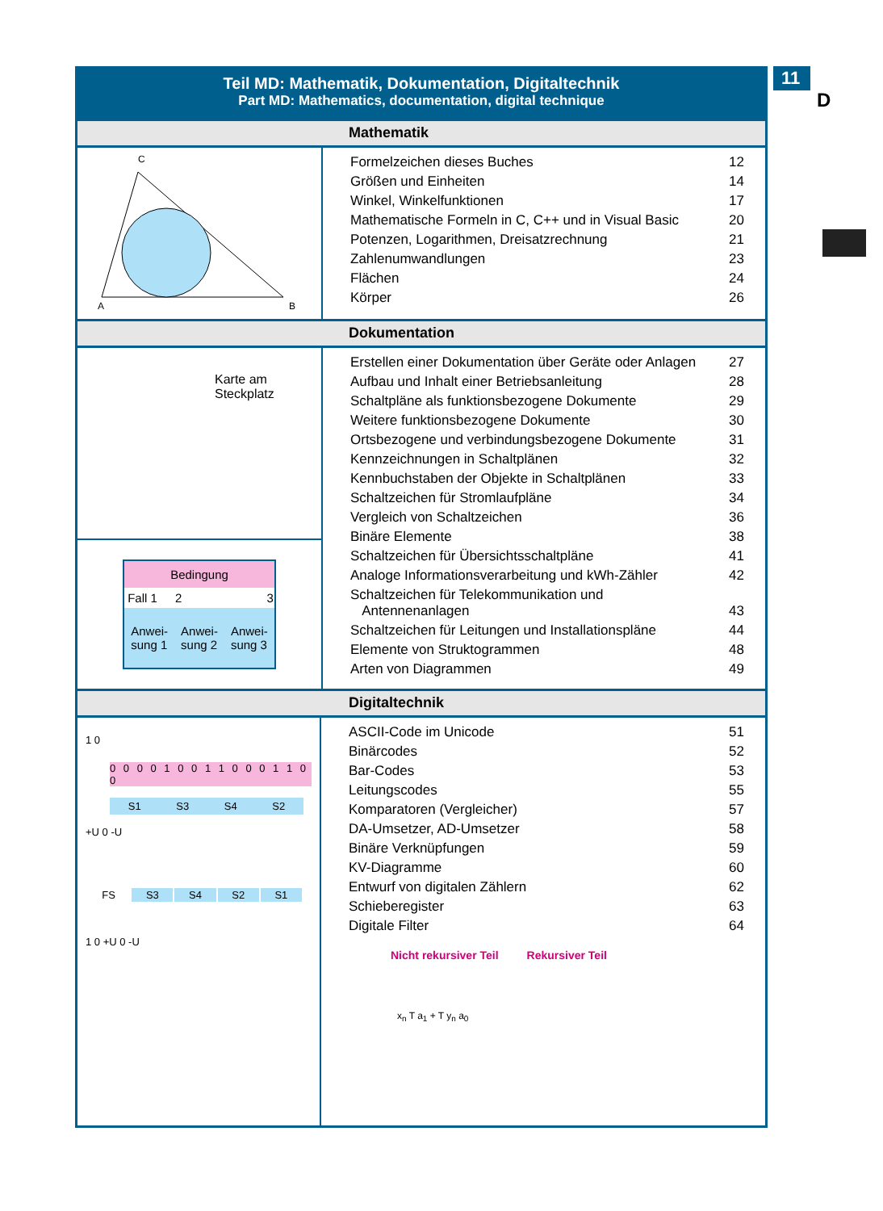11
D
Teil MD: Mathematik, Dokumentation, Digitaltechnik
Part MD: Mathematics, documentation, digital technique
Mathematik
C
A
B
| Formelzeichen dieses Buches | 12 |
| Größen und Einheiten | 14 |
| Winkel, Winkelfunktionen | 17 |
| Mathematische Formeln in C, C++ und in Visual Basic | 20 |
| Potenzen, Logarithmen, Dreisatzrechnung | 21 |
| Zahlenumwandlungen | 23 |
| Flächen | 24 |
| Körper | 26 |
Dokumentation
Karte am
Steckplatz
| Bedingung | | |
| Fall 1 | 2 | 3 |
| Anwei- sung 1 | Anwei- sung 2 | Anwei- sung 3 |
| Erstellen einer Dokumentation über Geräte oder Anlagen | 27 |
| Aufbau und Inhalt einer Betriebsanleitung | 28 |
| Schaltpläne als funktionsbezogene Dokumente | 29 |
| Weitere funktionsbezogene Dokumente | 30 |
| Ortsbezogene und verbindungsbezogene Dokumente | 31 |
| Kennzeichnungen in Schaltplänen | 32 |
| Kennbuchstaben der Objekte in Schaltplänen | 33 |
| Schaltzeichen für Stromlaufpläne | 34 |
| Vergleich von Schaltzeichen | 36 |
| Binäre Elemente | 38 |
| Schaltzeichen für Übersichtsschaltpläne | 41 |
| Analoge Informationsverarbeitung und kWh-Zähler | 42 |
| Schaltzeichen für Telekommunikation und Antennenanlagen | 43 |
| Schaltzeichen für Leitungen und Installationspläne | 44 |
| Elemente von Struktogrammen | 48 |
| Arten von Diagrammen | 49 |
Digitaltechnik
1 0
0 0 0 0 1 0 0 1 1 0 0 0 1 1 0 0
| S1 | S3 | S4 | S2 |
+U 0 -U
| FS | S3 | S4 | S2 | S1 |
1 0 +U 0 -U
| ASCII-Code im Unicode | 51 |
| Binärcodes | 52 |
| Bar-Codes | 53 |
| Leitungscodes | 55 |
| Komparatoren (Vergleicher) | 57 |
| DA-Umsetzer, AD-Umsetzer | 58 |
| Binäre Verknüpfungen | 59 |
| KV-Diagramme | 60 |
| Entwurf von digitalen Zählern | 62 |
| Schieberegister | 63 |
| Digitale Filter | 64 |
Nicht rekursiver Teil Rekursiver Teil
x<sub>n</sub> T a<sub>1</sub> + T y<sub>n</sub> a<sub>0</sub>